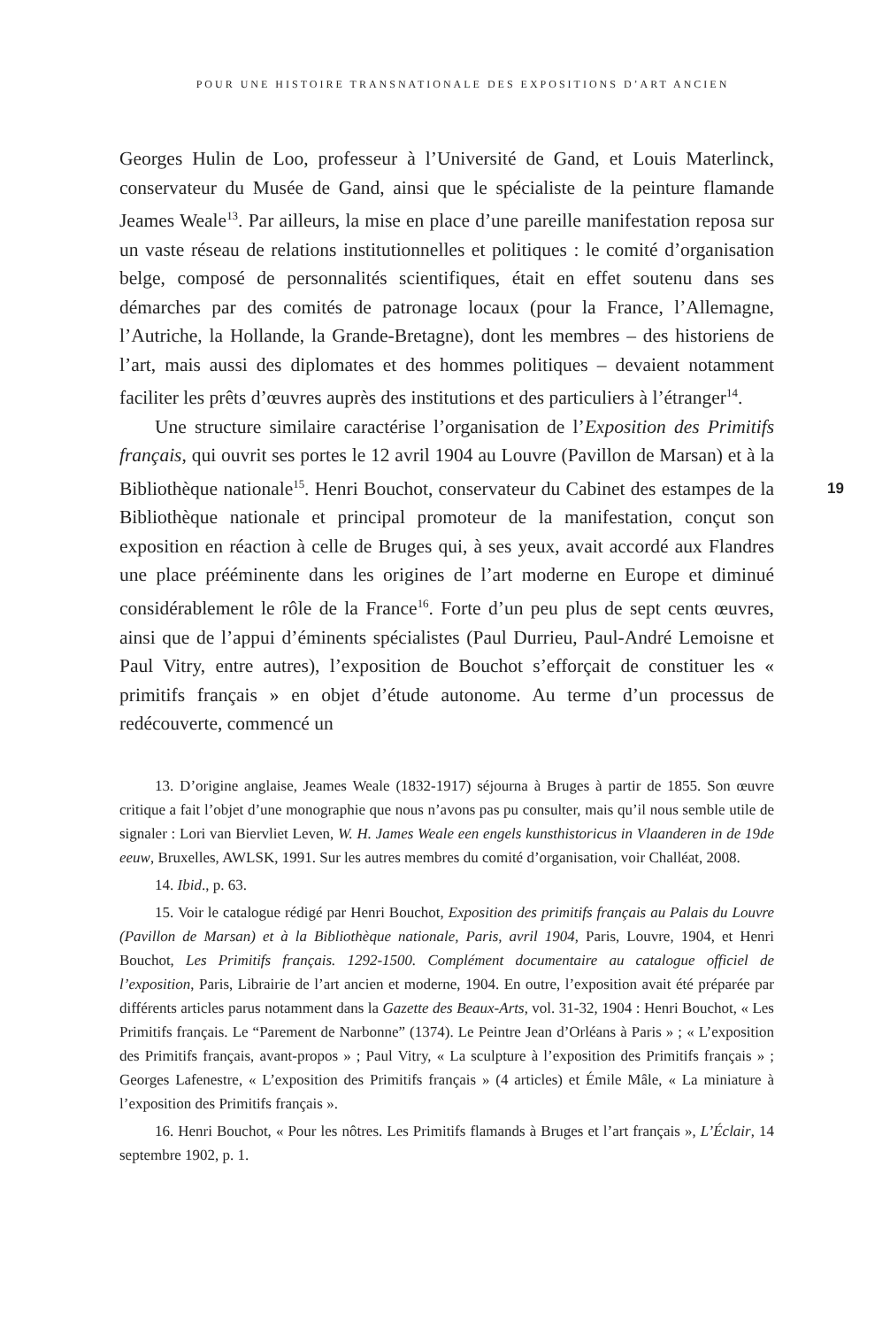POUR UNE HISTOIRE TRANSNATIONALE DES EXPOSITIONS D’ART ANCIEN
19
Georges Hulin de Loo, professeur à l’Université de Gand, et Louis Materlinck, conservateur du Musée de Gand, ainsi que le spécialiste de la peinture flamande Jeames Weale<sup>13</sup>. Par ailleurs, la mise en place d’une pareille manifestation reposa sur un vaste réseau de relations institutionnelles et politiques : le comité d’organisation belge, composé de personnalités scientifiques, était en effet soutenu dans ses démarches par des comités de patronage locaux (pour la France, l’Allemagne, l’Autriche, la Hollande, la Grande-Bretagne), dont les membres – des historiens de l’art, mais aussi des diplomates et des hommes politiques – devaient notamment faciliter les prêts d’œuvres auprès des institutions et des particuliers à l’étranger<sup>14</sup>.
Une structure similaire caractérise l’organisation de l’Exposition des Primitifs français, qui ouvrit ses portes le 12 avril 1904 au Louvre (Pavillon de Marsan) et à la Bibliothèque nationale<sup>15</sup>. Henri Bouchot, conservateur du Cabinet des estampes de la Bibliothèque nationale et principal promoteur de la manifestation, conçut son exposition en réaction à celle de Bruges qui, à ses yeux, avait accordé aux Flandres une place prééminente dans les origines de l’art moderne en Europe et diminué considérablement le rôle de la France<sup>16</sup>. Forte d’un peu plus de sept cents œuvres, ainsi que de l’appui d’éminents spécialistes (Paul Durrieu, Paul-André Lemoisne et Paul Vitry, entre autres), l’exposition de Bouchot s’efforçait de constituer les « primitifs français » en objet d’étude autonome. Au terme d’un processus de redécouverte, commencé un
13. D’origine anglaise, Jeames Weale (1832-1917) séjourna à Bruges à partir de 1855. Son œuvre critique a fait l’objet d’une monographie que nous n’avons pas pu consulter, mais qu’il nous semble utile de signaler : Lori van Biervliet Leven, W. H. James Weale een engels kunsthistoricus in Vlaanderen in de 19de eeuw, Bruxelles, AWLSK, 1991. Sur les autres membres du comité d’organisation, voir Challéat, 2008.
14. Ibid., p. 63.
15. Voir le catalogue rédigé par Henri Bouchot, Exposition des primitifs français au Palais du Louvre (Pavillon de Marsan) et à la Bibliothèque nationale, Paris, avril 1904, Paris, Louvre, 1904, et Henri Bouchot, Les Primitifs français. 1292-1500. Complément documentaire au catalogue officiel de l’exposition, Paris, Librairie de l’art ancien et moderne, 1904. En outre, l’exposition avait été préparée par différents articles parus notamment dans la Gazette des Beaux-Arts, vol. 31-32, 1904 : Henri Bouchot, « Les Primitifs français. Le “Parement de Narbonne” (1374). Le Peintre Jean d’Orléans à Paris » ; « L’exposition des Primitifs français, avant-propos » ; Paul Vitry, « La sculpture à l’exposition des Primitifs français » ; Georges Lafenestre, « L’exposition des Primitifs français » (4 articles) et Émile Mâle, « La miniature à l’exposition des Primitifs français ».
16. Henri Bouchot, « Pour les nôtres. Les Primitifs flamands à Bruges et l’art français », L’Éclair, 14 septembre 1902, p. 1.